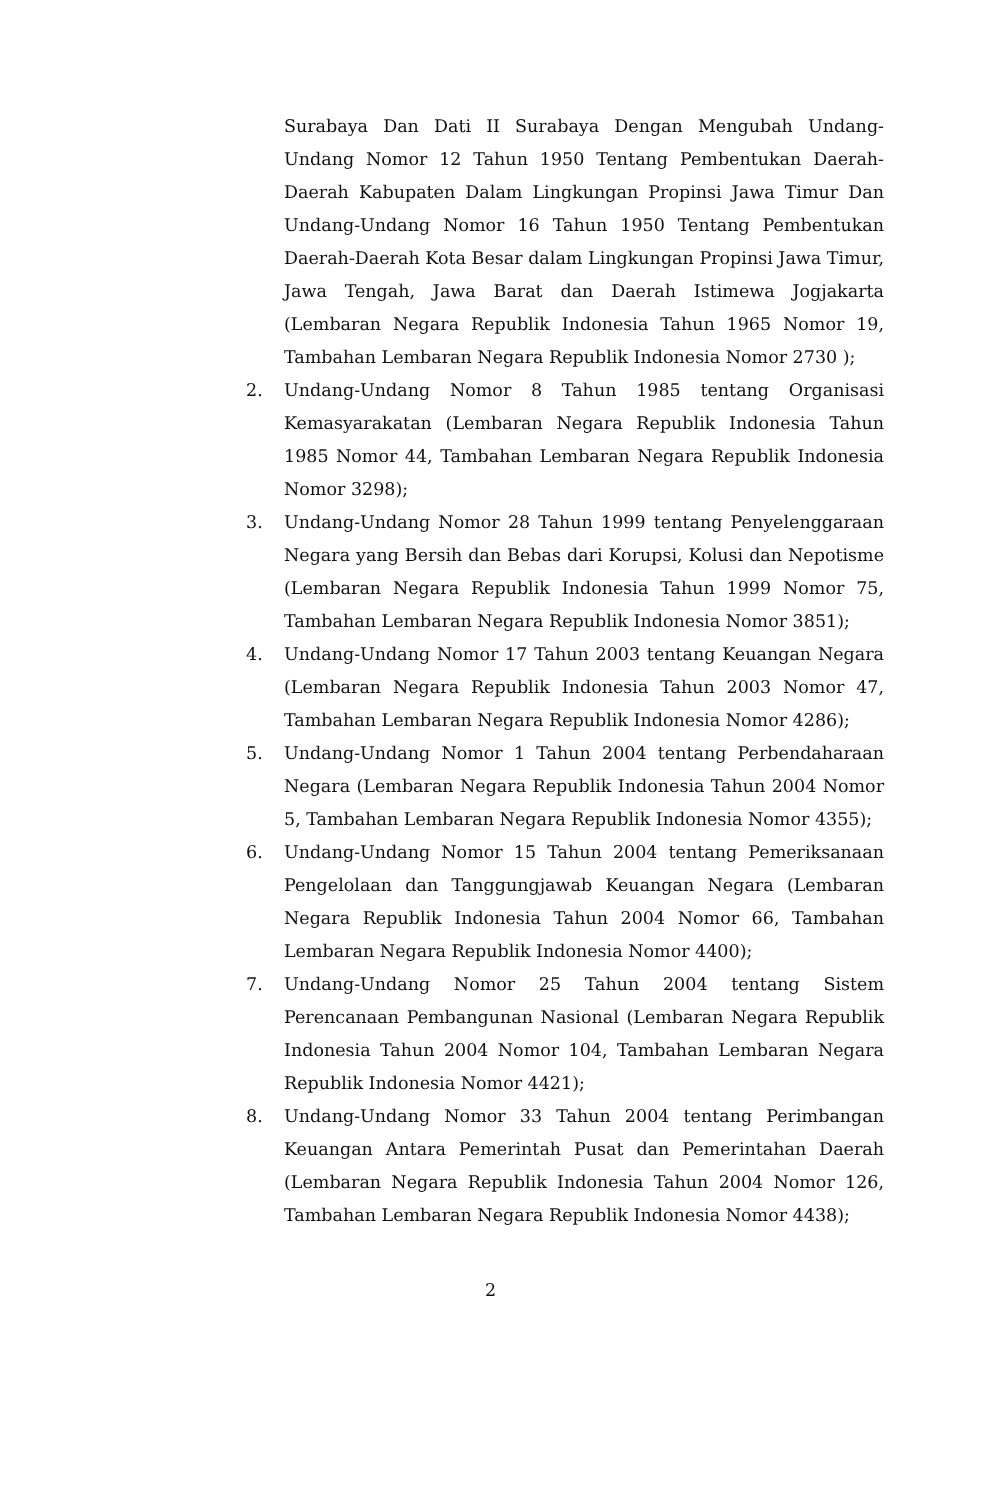Surabaya Dan Dati II Surabaya Dengan Mengubah Undang-Undang Nomor 12 Tahun 1950 Tentang Pembentukan Daerah-Daerah Kabupaten Dalam Lingkungan Propinsi Jawa Timur Dan Undang-Undang Nomor 16 Tahun 1950 Tentang Pembentukan Daerah-Daerah Kota Besar dalam Lingkungan Propinsi Jawa Timur, Jawa Tengah, Jawa Barat dan Daerah Istimewa Jogjakarta (Lembaran Negara Republik Indonesia Tahun 1965 Nomor 19, Tambahan Lembaran Negara Republik Indonesia Nomor 2730 );
2. Undang-Undang Nomor 8 Tahun 1985 tentang Organisasi Kemasyarakatan (Lembaran Negara Republik Indonesia Tahun 1985 Nomor 44, Tambahan Lembaran Negara Republik Indonesia Nomor 3298);
3. Undang-Undang Nomor 28 Tahun 1999 tentang Penyelenggaraan Negara yang Bersih dan Bebas dari Korupsi, Kolusi dan Nepotisme (Lembaran Negara Republik Indonesia Tahun 1999 Nomor 75, Tambahan Lembaran Negara Republik Indonesia Nomor 3851);
4. Undang-Undang Nomor 17 Tahun 2003 tentang Keuangan Negara (Lembaran Negara Republik Indonesia Tahun 2003 Nomor 47, Tambahan Lembaran Negara Republik Indonesia Nomor 4286);
5. Undang-Undang Nomor 1 Tahun 2004 tentang Perbendaharaan Negara (Lembaran Negara Republik Indonesia Tahun 2004 Nomor 5, Tambahan Lembaran Negara Republik Indonesia Nomor 4355);
6. Undang-Undang Nomor 15 Tahun 2004 tentang Pemeriksanaan Pengelolaan dan Tanggungjawab Keuangan Negara (Lembaran Negara Republik Indonesia Tahun 2004 Nomor 66, Tambahan Lembaran Negara Republik Indonesia Nomor 4400);
7. Undang-Undang Nomor 25 Tahun 2004 tentang Sistem Perencanaan Pembangunan Nasional (Lembaran Negara Republik Indonesia Tahun 2004 Nomor 104, Tambahan Lembaran Negara Republik Indonesia Nomor 4421);
8. Undang-Undang Nomor 33 Tahun 2004 tentang Perimbangan Keuangan Antara Pemerintah Pusat dan Pemerintahan Daerah (Lembaran Negara Republik Indonesia Tahun 2004 Nomor 126, Tambahan Lembaran Negara Republik Indonesia Nomor 4438);
2